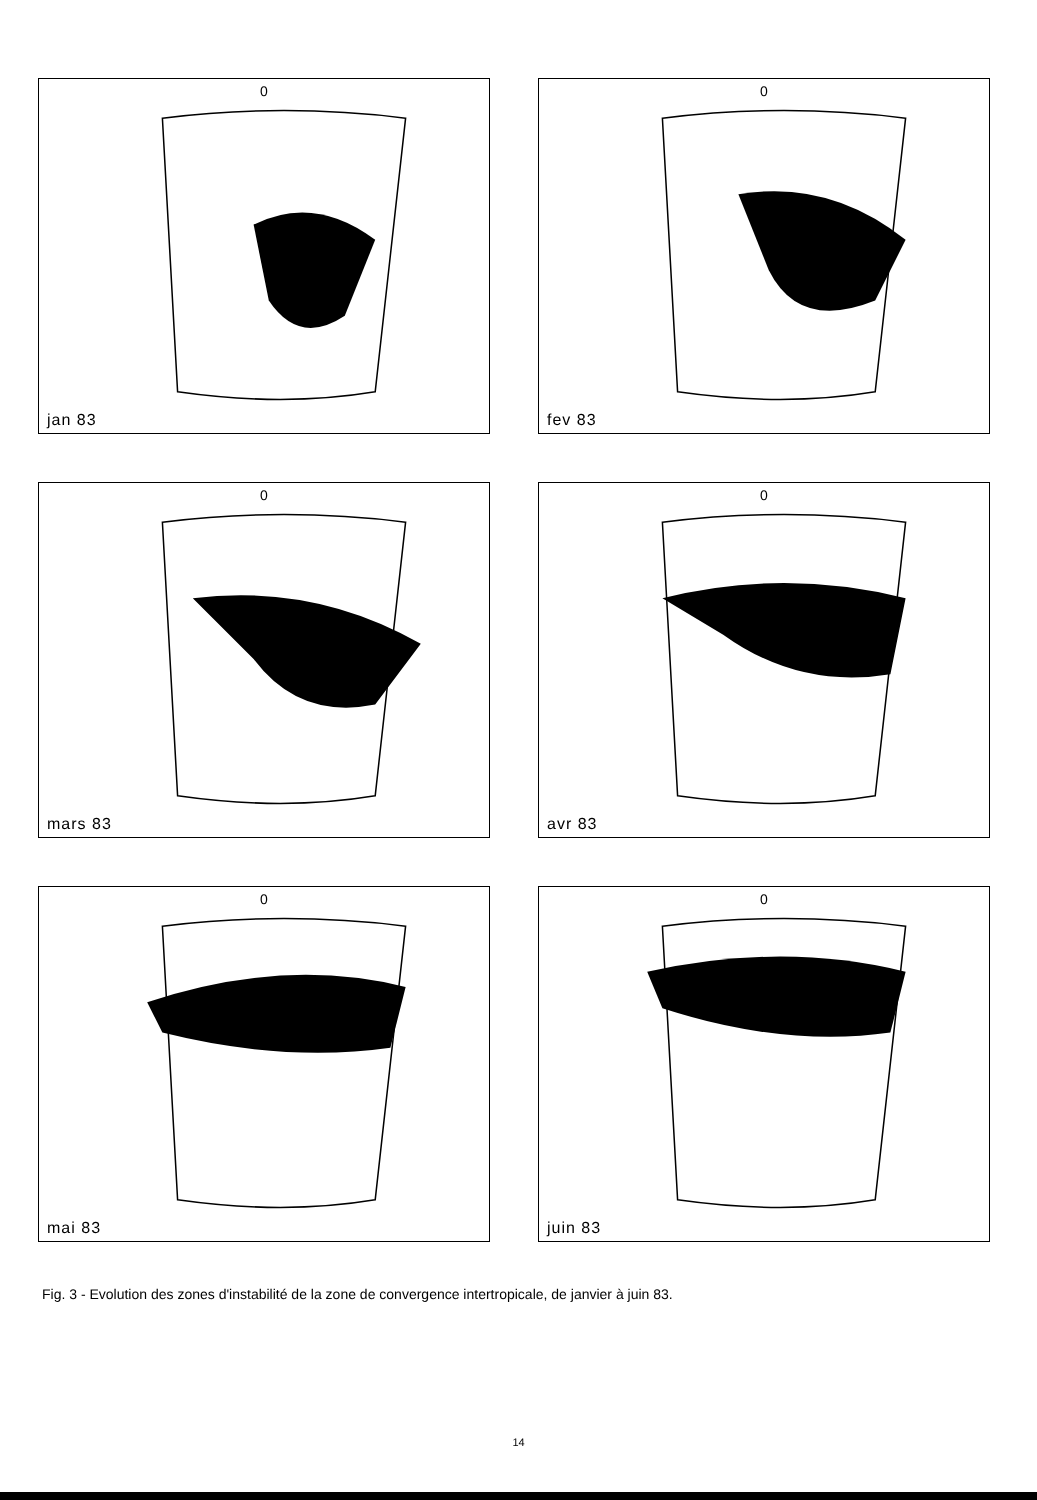0
jan 83
0
fev 83
0
mars 83
0
avr 83
0
mai 83
0
juin 83
Fig. 3 - Evolution des zones d'instabilité de la zone de convergence intertropicale, de janvier à juin 83.
14